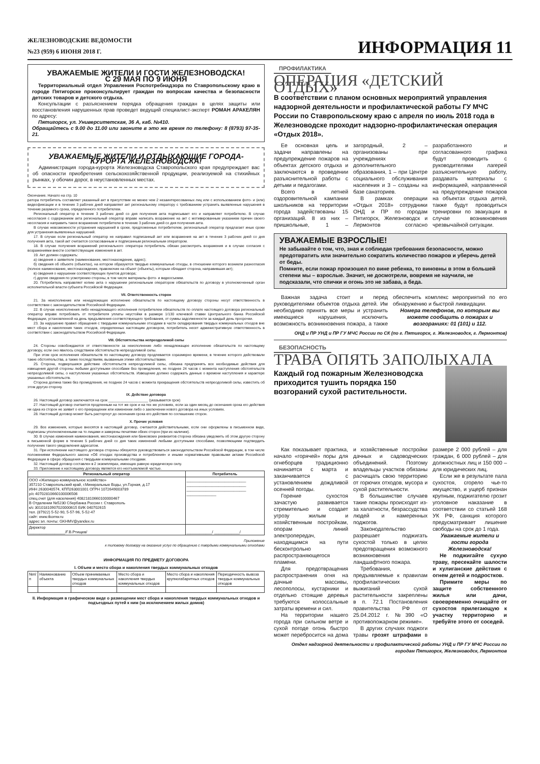ЖЕЛЕЗНОВОДСКИЕ ВЕДОМОСТИ
№23 (959) 6 ИЮНЯ 2018 Г.
ИНФОРМАЦИЯ 11
УВАЖАЕМЫЕ ЖИТЕЛИ И ГОСТИ ЖЕЛЕЗНОВОДСКА!
С 29 МАЯ ПО 9 ИЮНЯ
Территориальный отдел Управления Роспотребнадзора по Ставропольскому краю в городе Пятигорске проконсультирует граждан по вопросам качества и безопасности детских товаров и детского отдыха.
Консультации с разъяснением порядка обращения граждан в целях защиты или восстановления нарушенных прав проведет ведущий специалист-эксперт РОМАН АРАКЕЛЯН по адресу:
Пятигорск, ул. Университетская, 36 А, каб. №410.
Обращайтесь с 9.00 до 11.00 или звоните в это же время по телефону: 8 (8793) 97-35-21.
УВАЖАЕМЫЕ ЖИТЕЛИ И ОТДЫХАЮЩИЕ ГОРОДА-КУРОРТА ЖЕЛЕЗНОВОДСКА!
Администрация города-курорта Железноводска Ставропольского края предупреждает вас об опасности приобретения сельскохозяйственной продукции, реализуемой на стихийных рынках, у обочин дорог, в неустановленных местах.
Окончание. Начало на стр. 10
ратора потребитель составляет указанный акт в присутствии не менее чем 2 незаинтересованных лиц или с использованием фото- и (или) видеофиксации и в течение 3 рабочих дней направляет акт региональному оператору с требованием устранить выявленные нарушения в течение разумного срока, определенного потребителем.
Региональный оператор в течение 3 рабочих дней со дня получения акта подписывает его и направляет потребителю. В случае несогласия с содержанием акта региональный оператор вправе написать возражение на акт с мотивированным указанием причин своего несогласия и направить такое возражение потребителю в течение 3 рабочих дней со дня получения акта.
В случае невозможности устранения нарушений в сроки, предложенные потребителем, региональный оператор предлагает иные сроки для устранения выявленных нарушений.
17. В случае если региональный оператор не направил подписанный акт или возражения на акт в течение 3 рабочих дней со дня получения акта, такой акт считается согласованным и подписанным региональным оператором.
18. В случае получения возражений регионального оператора потребитель обязан рассмотреть возражения и в случае согласия с возражениями внести соответствующие изменения в акт.
19. Акт должен содержать:
а) сведения о заявителе (наименование, местонахождение, адрес);
б) сведения об объекте (объектах), на котором образуются твердые коммунальные отходы, в отношении которого возникли разногласия (полное наименование, местонахождение, правомочие на объект (объекты), которым обладает сторона, направившая акт);
в) сведения о нарушении соответствующих пунктов договора;
г) другие сведения по усмотрению стороны, в том числе материалы фото- и видеосъемки.
20. Потребитель направляет копию акта о нарушении региональным оператором обязательств по договору в уполномоченный орган исполнительной власти субъекта Российской Федерации.
VII. Ответственность сторон
21. За неисполнение или ненадлежащее исполнение обязательств по настоящему договору стороны несут ответственность в соответствии с законодательством Российской Федерации.
22. В случае неисполнения либо ненадлежащего исполнения потребителем обязательств по оплате настоящего договора региональный оператор вправе потребовать от потребителя уплаты неустойки в размере 1/130 ключевой ставки Центрального банка Российской Федерации, установленной на день предъявления соответствующего требования, от суммы задолженности за каждый день просрочки.
23. За нарушение правил обращения с твердыми коммунальными отходами в части складирования твердых коммунальных отходов вне мест сбора и накопления таких отходов, определенных настоящим договором, потребитель несет административную ответственность в соответствии с законодательством Российской Федерации.
VIII. Обстоятельства непреодолимой силы
24. Стороны освобождаются от ответственности за неисполнение либо ненадлежащее исполнение обязательств по настоящему договору, если оно явилось следствием обстоятельств непреодолимой силы.
При этом срок исполнения обязательств по настоящему договору продлевается соразмерно времени, в течение которого действовали такие обстоятельства, а также последствиям, вызванным этими обстоятельствами.
25. Сторона, подвергшаяся действию обстоятельств непреодолимой силы, обязана предпринять все необходимые действия для извещения другой стороны любыми доступными способами без промедления, не позднее 24 часов с момента наступления обстоятельств непреодолимой силы, о наступлении указанных обстоятельств. Извещение должно содержать данные о времени наступления и характере указанных обстоятельств.
Сторона должна также без промедления, не позднее 24 часов с момента прекращения обстоятельств непреодолимой силы, известить об этом другую сторону.
IX. Действие договора
26. Настоящий договор заключается на срок ____________________ (указывается срок)
27. Настоящий договор считается продленным на тот же срок и на тех же условиях, если за один месяц до окончания срока его действия ни одна из сторон не заявит о его прекращении или изменении либо о заключении нового договора на иных условиях.
28. Настоящий договор может быть расторгнут до окончания срока его действия по соглашению сторон.
X. Прочие условия
29. Все изменения, которые вносятся в настоящий договор, считаются действительными, если они оформлены в письменном виде, подписаны уполномоченными на то лицами и заверены печатями обеих сторон (при их наличии).
30. В случае изменения наименования, местонахождения или банковских реквизитов сторона обязана уведомить об этом другую сторону в письменной форме в течение 5 рабочих дней со дня таких изменений любыми доступными способами, позволяющими подтвердить получение такого уведомления адресатом.
31. При исполнении настоящего договора стороны обязуются руководствоваться законодательством Российской Федерации, в том числе положениями Федерального закона «Об отходах производства и потребления» и иными нормативными правовыми актами Российской Федерации в сфере обращения с твердыми коммунальными отходами.
32. Настоящий договор составлен в 2 экземплярах, имеющих равную юридическую силу.
33. Приложение к настоящему договору является его неотъемлемой частью.
| Региональный оператор | Потребитель |
| --- | --- |
| ООО «Жилищно-коммунальное хозяйство» 357210 Ставропольский край, г.Минеральные Воды, ул.Горная, д.17 ИНН 2630040574, КПП263001001 ОГРН 1072649003789 р/с 40702810660100006506 спец.счет (для населения) 40821810660100000467 В Отделении №5230 Сбербанка России г. Ставрополь к/с 30101810907020000615 БИК 040702615 тел. (87922) 5-52-90, 5-57-96, 5-52-47 сайт: www.tkomw.ru адрес эл. почты: GKHMV@yandex.ru | ____________________________ ____________________________ ____________________________ ______________ |
| Директор _________________/Г.В.Ртищев/ | ____________/ ____________/ |
Приложение
к типовому договору на оказание услуг по обращению с твердыми коммунальными отходами
ИНФОРМАЦИЯ ПО ПРЕДМЕТУ ДОГОВОРА
I. Объем и место сбора и накопления твердых коммунальных отходов
| №п/п | Наименование объекта | Объем принимаемых твердых коммунальных отходов | Место сбора и накопления твердых коммунальных отходов | Место сбора и накопления крупногабаритных отходов | Периодичность вывоза твердых коммунальных отходов |
II. Информация в графическом виде о размещении мест сбора и накопления твердых коммунальных отходов и подъездных путей к ним (за исключением жилых домов)
ПРОФИЛАКТИКА
ОПЕРАЦИЯ «ДЕТСКИЙ ОТДЫХ»
В соответствии с планом основных мероприятий управления надзорной деятельности и профилактической работы ГУ МЧС России по Ставропольскому краю с апреля по июль 2018 года в Железноводске проходит надзорно-профилактическая операция «Отдых 2018».
Ее основная цель и задачи направлены на предупреждение пожаров на объектах детского отдыха и заключаются в проведении разъяснительной работы с детьми и педагогами.
Всего в летней оздоровительной кампании школьников на территории города задействованы 15 организаций. 8 из них – пришкольные, 1 – загородный, 2 – организованы при учреждениях дополнительного образования, 1 – при Центре социального обслуживания населения и 3 – созданы на базе санаториев.
В рамках операции «Отдых 2018» сотрудники ОНД и ПР по городам Пятигорск, Железноводск и Лермонтов согласно разработанного и согласованного графика будут проводить с руководителями лагерей разъяснительную работу, раздавать материалы с информацией, направленной на предупреждение пожаров на объектах отдыха детей, также будут проводиться тренировки по эвакуации в случае возникновения чрезвычайной ситуации.
УВАЖАЕМЫЕ ВЗРОСЛЫЕ!
Не забывайте о том, что, зная и соблюдая требования безопасности, можно предотвратить или значительно сократить количество пожаров и уберечь детей от беды.
Помните, если пожар произошел по вине ребенка, то виновны в этом в большей степени мы – взрослые. Значит, не досмотрели, вовремя не научили, не подсказали, что спички и огонь это не забава, а беда.
Важная задача стоит и перед руководителями объектов отдыха детей. Им необходимо принять все меры и устранить имеющиеся нарушения, исключить возможность возникновения пожара, а также обеспечить комплекс мероприятий по его обнаружению и быстрой ликвидации.
Номера телефонов, по которым вы можете сообщить о пожарах и возгораниях: 01 (101) и 112.
ОНД и ПР УНД и ПР ГУ МЧС России по СК (по г. Пятигорск, г. Железноводск, г. Лермонтов)
БЕЗОПАСНОСТЬ
ТРАВА ОПЯТЬ ЗАПОЛЫХАЛА
Каждый год пожарным Железноводска приходится тушить порядка 150 возгораний сухой растительности.
Как показывает практика, начало «горячей» поры для огнеборцев традиционно начинается с марта и заканчивается с установлением дождливой осенней погоды.
Горение сухостоя зачастую развивается стремительно и создает угрозу жилым и хозяйственным постройкам, опорам линий электропередач, находящимся на пути бесконтрольно распространяющегося пламени.
Для предотвращения распространения огня на дачные массивы, лесополосы, кустарники и отдельно стоящие деревья требуются колоссальные затраты времени и сил.
На территории нашего города при сильном ветре и сухой погоде огонь быстро может перебросится на дома и хозяйственные постройки дачных и садоводческих объединений. Поэтому владельцы участков обязаны расчищать свою территорию от горючих отходов, мусора и сухой растительности.
В большинстве случаев такие пожары происходят из-за халатности, безрассудства людей и намеренных поджогов.
Законодательство разрешает поджигать сухостой только в целях предотвращения возможного возникновения ландшафтного пожара.
Требования, предъявляемые к правилам профилактических выжиганий сухой растительности закреплены в п. 72.1 Постановления правительства РФ от 25.04.2012 г. №390 «О противопожарном режиме».
В других случаях поджоги травы грозят штрафами в размере 2 000 рублей – для граждан, 6 000 рублей – для должностных лиц и 150 000 – для юридических лиц.
Если же в результате пала сухостоя, сгорело чье-то имущество, и ущерб признан крупным, поджигателю грозит уголовное наказание в соответствии со статьей 168 УК РФ, санкция которого предусматривает лишение свободы на срок до 1 года.
Уважаемые жители и гости города Железноводска!
Не поджигайте сухую траву, пресекайте шалости и хулиганские действия с огнем детей и подростков.
Примите меры по защите собственного жилья или дачи, своевременно очищайте от сухостоя прилегающую к участку территорию и требуйте этого от соседей.
Отдел надзорной деятельности и профилактической работы УНД и ПР ГУ МЧС России по городам Пятигорск, Железноводск, Лермонтов